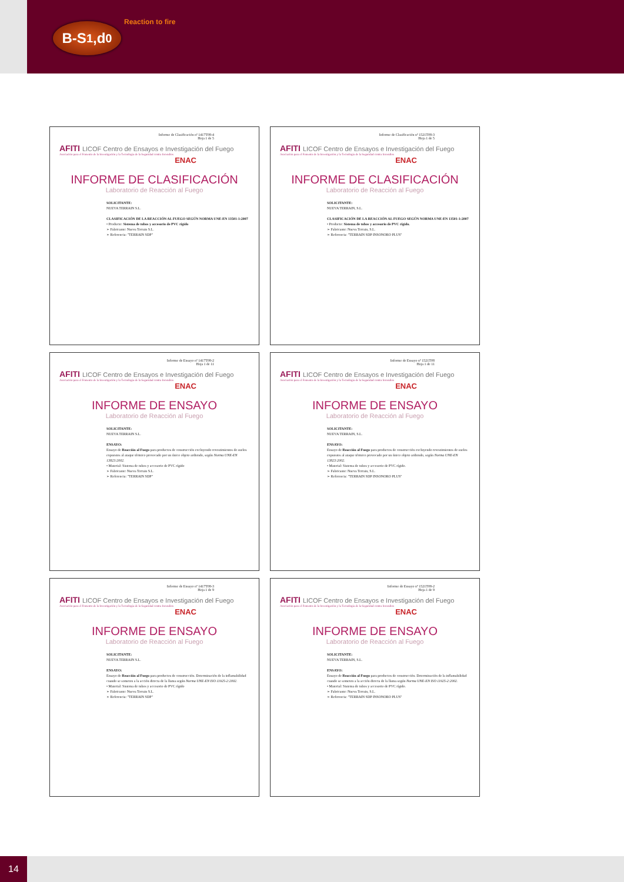B-S<sub>1</sub>,d<sub>0</sub> Reaction to fire
Informe de Clasificación nº 1417T08-4
Hoja 1 de 5
AFITI LICOF Centro de Ensayos e Investigación del Fuego
Asociación para el Fomento de la Investigación y la Tecnología de la Seguridad contra Incendios
ENAC
INFORME DE CLASIFICACIÓN
Laboratorio de Reacción al Fuego
SOLICITANTE:
NUEVA TERRAIN S.L.
CLASIFICACIÓN DE LA REACCIÓN AL FUEGO SEGÚN NORMA UNE-EN 13501-1:2007
• Producto: Sistema de tubos y accesorio de PVC rígido
➢ Fabricante: Nueva Terrain S.L.
➢ Referencia: "TERRAIN SDP"
Informe de Clasificación nº 1521T08-3
Hoja 1 de 5
AFITI LICOF Centro de Ensayos e Investigación del Fuego
Asociación para el Fomento de la Investigación y la Tecnología de la Seguridad contra Incendios
ENAC
INFORME DE CLASIFICACIÓN
Laboratorio de Reacción al Fuego
SOLICITANTE:
NUEVA TERRAIN, S.L.
CLASIFICACIÓN DE LA REACCIÓN AL FUEGO SEGÚN NORMA UNE-EN 13501-1:2007
• Producto: Sistema de tubos y accesorio de PVC rígido.
➢ Fabricante: Nueva Terrain, S.L.
➢ Referencia: "TERRAIN SDP INSONORO PLUS"
Informe de Ensayo nº 1417T08-2
Hoja 1 de 11
AFITI LICOF Centro de Ensayos e Investigación del Fuego
Asociación para el Fomento de la Investigación y la Tecnología de la Seguridad contra Incendios
ENAC
INFORME DE ENSAYO
Laboratorio de Reacción al Fuego
SOLICITANTE:
NUEVA TERRAIN S.L.
ENSAYO:
Ensayo de Reacción al Fuego para productos de construcción excluyendo revestimientos de suelos expuestos al ataque térmico provocado por un único objeto ardiendo, según Norma UNE-EN 13823:2002.
• Material: Sistema de tubos y accesorio de PVC rígido
➢ Fabricante: Nueva Terrain S.L.
➢ Referencia: "TERRAIN SDP"
Informe de Ensayo nº 1521T08
Hoja 1 de 11
AFITI LICOF Centro de Ensayos e Investigación del Fuego
Asociación para el Fomento de la Investigación y la Tecnología de la Seguridad contra Incendios
ENAC
INFORME DE ENSAYO
Laboratorio de Reacción al Fuego
SOLICITANTE:
NUEVA TERRAIN, S.L.
ENSAYO:
Ensayo de Reacción al Fuego para productos de construcción excluyendo revestimientos de suelos expuestos al ataque térmico provocado por un único objeto ardiendo, según Norma UNE-EN 13823:2002.
• Material: Sistema de tubos y accesorio de PVC rígido.
➢ Fabricante: Nueva Terrain, S.L.
➢ Referencia: "TERRAIN SDP INSONORO PLUS"
Informe de Ensayo nº 1417T08-3
Hoja 1 de 9
AFITI LICOF Centro de Ensayos e Investigación del Fuego
Asociación para el Fomento de la Investigación y la Tecnología de la Seguridad contra Incendios
ENAC
INFORME DE ENSAYO
Laboratorio de Reacción al Fuego
SOLICITANTE:
NUEVA TERRAIN S.L.
ENSAYO:
Ensayo de Reacción al Fuego para productos de construcción. Determinación de la inflamabilidad cuando se someten a la acción directa de la llama según Norma UNE-EN ISO 11925-2:2002.
• Material: Sistema de tubos y accesorio de PVC rígido
➢ Fabricante: Nueva Terrain S.L.
➢ Referencia: "TERRAIN SDP"
Informe de Ensayo nº 1521T08-2
Hoja 1 de 9
AFITI LICOF Centro de Ensayos e Investigación del Fuego
Asociación para el Fomento de la Investigación y la Tecnología de la Seguridad contra Incendios
ENAC
INFORME DE ENSAYO
Laboratorio de Reacción al Fuego
SOLICITANTE:
NUEVA TERRAIN, S.L.
ENSAYO:
Ensayo de Reacción al Fuego para productos de construcción. Determinación de la inflamabilidad cuando se someten a la acción directa de la llama según Norma UNE-EN ISO 11925-2:2002.
• Material: Sistema de tubos y accesorio de PVC rígido.
➢ Fabricante: Nueva Terrain, S.L.
➢ Referencia: "TERRAIN SDP INSONORO PLUS"
14